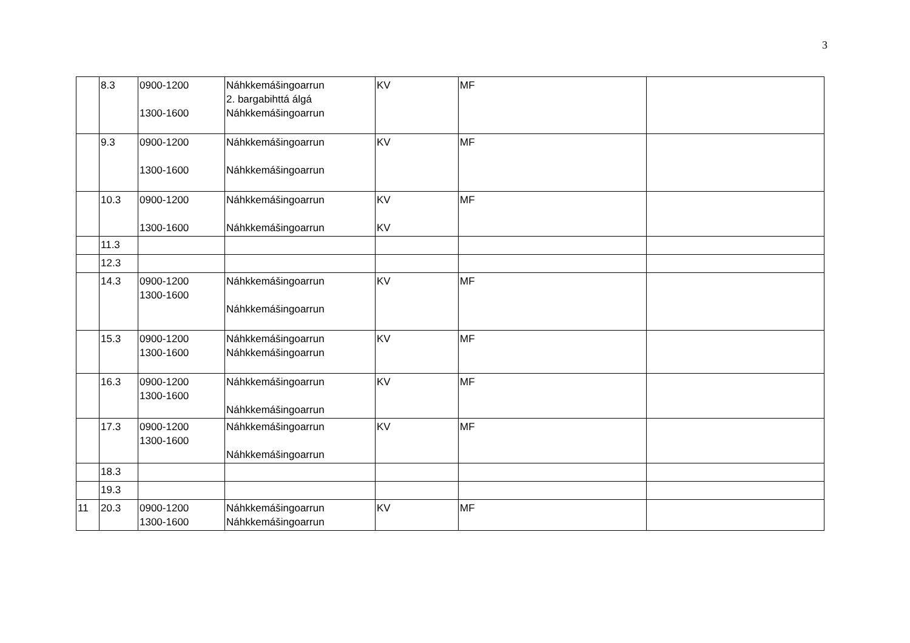3
| | 8.3 | 0900-1200 1300-1600 | Náhkkemášingoarrun 2. bargabihttá álgá Náhkkemášingoarrun | KV | MF | |
| | 9.3 | 0900-1200 1300-1600 | Náhkkemášingoarrun Náhkkemášingoarrun | KV | MF | |
| | 10.3 | 0900-1200 1300-1600 | Náhkkemášingoarrun Náhkkemášingoarrun | KV KV | MF | |
| | 11.3 | | | | | |
| | 12.3 | | | | | |
| | 14.3 | 0900-1200 1300-1600 | Náhkkemášingoarrun Náhkkemášingoarrun | KV | MF | |
| | 15.3 | 0900-1200 1300-1600 | Náhkkemášingoarrun Náhkkemášingoarrun | KV | MF | |
| | 16.3 | 0900-1200 1300-1600 | Náhkkemášingoarrun Náhkkemášingoarrun | KV | MF | |
| | 17.3 | 0900-1200 1300-1600 | Náhkkemášingoarrun Náhkkemášingoarrun | KV | MF | |
| | 18.3 | | | | | |
| | 19.3 | | | | | |
| 11 | 20.3 | 0900-1200 1300-1600 | Náhkkemášingoarrun Náhkkemášingoarrun | KV | MF | |